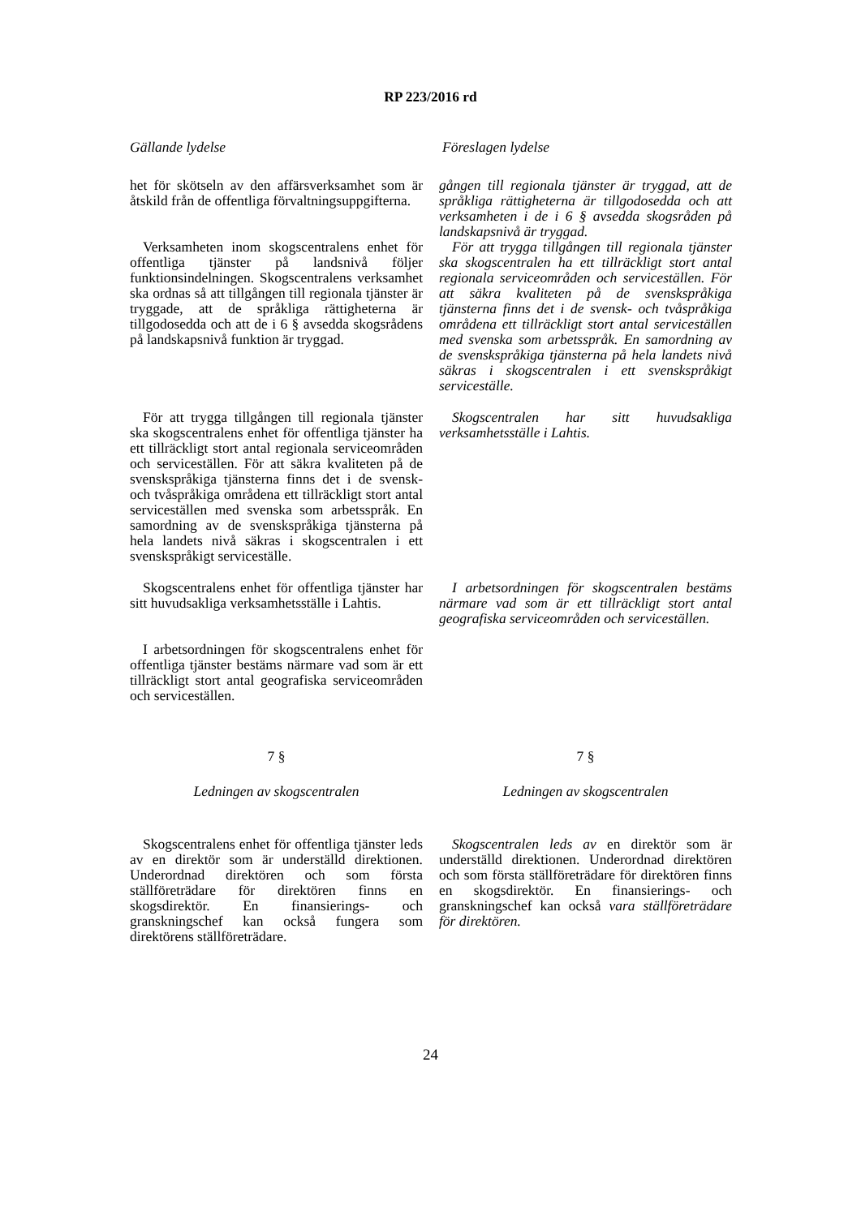RP 223/2016 rd
Gällande lydelse
Föreslagen lydelse
het för skötseln av den affärsverksamhet som är åtskild från de offentliga förvaltningsuppgifterna.
gången till regionala tjänster är tryggad, att de språkliga rättigheterna är tillgodosedda och att verksamheten i de i 6 § avsedda skogsråden på landskapsnivå är tryggad.
Verksamheten inom skogscentralens enhet för offentliga tjänster på landsnivå följer funktionsindelningen. Skogscentralens verksamhet ska ordnas så att tillgången till regionala tjänster är tryggade, att de språkliga rättigheterna är tillgodosedda och att de i 6 § avsedda skogsrådens på landskapsnivå funktion är tryggad.
För att trygga tillgången till regionala tjänster ska skogscentralen ha ett tillräckligt stort antal regionala serviceområden och serviceställen. För att säkra kvaliteten på de svenskspråkiga tjänsterna finns det i de svensk- och tvåspråkiga områdena ett tillräckligt stort antal serviceställen med svenska som arbetsspråk. En samordning av de svenskspråkiga tjänsterna på hela landets nivå säkras i skogscentralen i ett svenskspråkigt serviceställe.
För att trygga tillgången till regionala tjänster ska skogscentralens enhet för offentliga tjänster ha ett tillräckligt stort antal regionala serviceområden och serviceställen. För att säkra kvaliteten på de svenskspråkiga tjänsterna finns det i de svensk- och tvåspråkiga områdena ett tillräckligt stort antal serviceställen med svenska som arbetsspråk. En samordning av de svenskspråkiga tjänsterna på hela landets nivå säkras i skogscentralen i ett svenskspråkigt serviceställe.
Skogscentralen har sitt huvudsakliga verksamhetsställe i Lahtis.
Skogscentralens enhet för offentliga tjänster har sitt huvudsakliga verksamhetsställe i Lahtis.
I arbetsordningen för skogscentralen bestäms närmare vad som är ett tillräckligt stort antal geografiska serviceområden och serviceställen.
I arbetsordningen för skogscentralens enhet för offentliga tjänster bestäms närmare vad som är ett tillräckligt stort antal geografiska serviceområden och serviceställen.
7 §
7 §
Ledningen av skogscentralen
Ledningen av skogscentralen
Skogscentralens enhet för offentliga tjänster leds av en direktör som är underställd direktionen. Underordnad direktören och som första ställföreträdare för direktören finns en skogsdirektör. En finansierings- och granskningschef kan också fungera som direktörens ställföreträdare.
Skogscentralen leds av en direktör som är underställd direktionen. Underordnad direktören och som första ställföreträdare för direktören finns en skogsdirektör. En finansierings- och granskningschef kan också vara ställföreträdare för direktören.
24